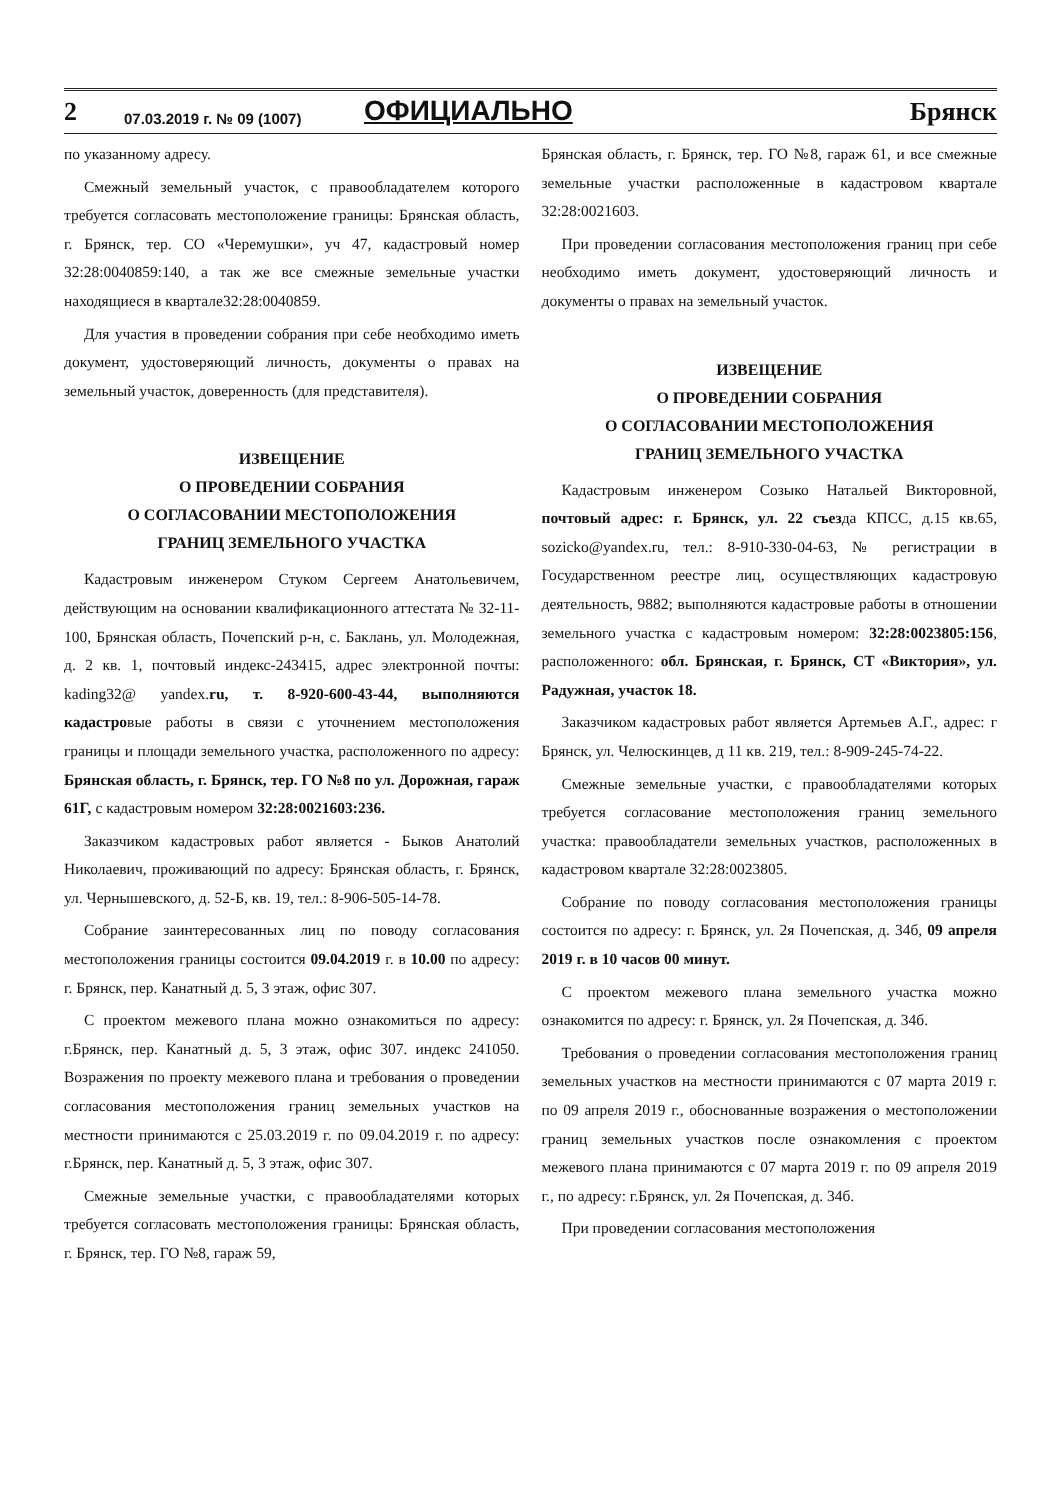2 07.03.2019 г. № 09 (1007) ОФИЦИАЛЬНО Брянск
по указанному адресу.
Смежный земельный участок, с правообладателем которого требуется согласовать местоположение границы: Брянская область, г. Брянск, тер. СО «Черемушки», уч 47, кадастровый номер 32:28:0040859:140, а так же все смежные земельные участки находящиеся в квартале32:28:0040859.
Для участия в проведении собрания при себе необходимо иметь документ, удостоверяющий личность, документы о правах на земельный участок, доверенность (для представителя).
ИЗВЕЩЕНИЕ
О ПРОВЕДЕНИИ СОБРАНИЯ
О СОГЛАСОВАНИИ МЕСТОПОЛОЖЕНИЯ
ГРАНИЦ ЗЕМЕЛЬНОГО УЧАСТКА
Кадастровым инженером Стуком Сергеем Анатольевичем, действующим на основании квалификационного аттестата № 32-11-100, Брянская область, Почепский р-н, с. Баклань, ул. Молодежная, д. 2 кв. 1, почтовый индекс-243415, адрес электронной почты: kading32@ yandex.ru, т. 8-920-600-43-44, выполняются кадастровые работы в связи с уточнением местоположения границы и площади земельного участка, расположенного по адресу: Брянская область, г. Брянск, тер. ГО №8 по ул. Дорожная, гараж 61Г, с кадастровым номером 32:28:0021603:236.
Заказчиком кадастровых работ является - Быков Анатолий Николаевич, проживающий по адресу: Брянская область, г. Брянск, ул. Чернышевского, д. 52-Б, кв. 19, тел.: 8-906-505-14-78.
Собрание заинтересованных лиц по поводу согласования местоположения границы состоится 09.04.2019 г. в 10.00 по адресу: г. Брянск, пер. Канатный д. 5, 3 этаж, офис 307.
С проектом межевого плана можно ознакомиться по адресу: г.Брянск, пер. Канатный д. 5, 3 этаж, офис 307. индекс 241050. Возражения по проекту межевого плана и требования о проведении согласования местоположения границ земельных участков на местности принимаются с 25.03.2019 г. по 09.04.2019 г. по адресу: г.Брянск, пер. Канатный д. 5, 3 этаж, офис 307.
Смежные земельные участки, с правообладателями которых требуется согласовать местоположения границы: Брянская область, г. Брянск, тер. ГО №8, гараж 59,
Брянская область, г. Брянск, тер. ГО №8, гараж 61, и все смежные земельные участки расположенные в кадастровом квартале 32:28:0021603.
При проведении согласования местоположения границ при себе необходимо иметь документ, удостоверяющий личность и документы о правах на земельный участок.
ИЗВЕЩЕНИЕ
О ПРОВЕДЕНИИ СОБРАНИЯ
О СОГЛАСОВАНИИ МЕСТОПОЛОЖЕНИЯ
ГРАНИЦ ЗЕМЕЛЬНОГО УЧАСТКА
Кадастровым инженером Созыко Натальей Викторовной, почтовый адрес: г. Брянск, ул. 22 съезда КПСС, д.15 кв.65, sozicko@yandex.ru, тел.: 8-910-330-04-63, № регистрации в Государственном реестре лиц, осуществляющих кадастровую деятельность, 9882; выполняются кадастровые работы в отношении земельного участка с кадастровым номером: 32:28:0023805:156, расположенного: обл. Брянская, г. Брянск, СТ «Виктория», ул. Радужная, участок 18.
Заказчиком кадастровых работ является Артемьев А.Г., адрес: г Брянск, ул. Челюскинцев, д 11 кв. 219, тел.: 8-909-245-74-22.
Смежные земельные участки, с правообладателями которых требуется согласование местоположения границ земельного участка: правообладатели земельных участков, расположенных в кадастровом квартале 32:28:0023805.
Собрание по поводу согласования местоположения границы состоится по адресу: г. Брянск, ул. 2я Почепская, д. 34б, 09 апреля 2019 г. в 10 часов 00 минут.
С проектом межевого плана земельного участка можно ознакомится по адресу: г. Брянск, ул. 2я Почепская, д. 34б.
Требования о проведении согласования местоположения границ земельных участков на местности принимаются с 07 марта 2019 г. по 09 апреля 2019 г., обоснованные возражения о местоположении границ земельных участков после ознакомления с проектом межевого плана принимаются с 07 марта 2019 г. по 09 апреля 2019 г., по адресу: г.Брянск, ул. 2я Почепская, д. 34б.
При проведении согласования местоположения